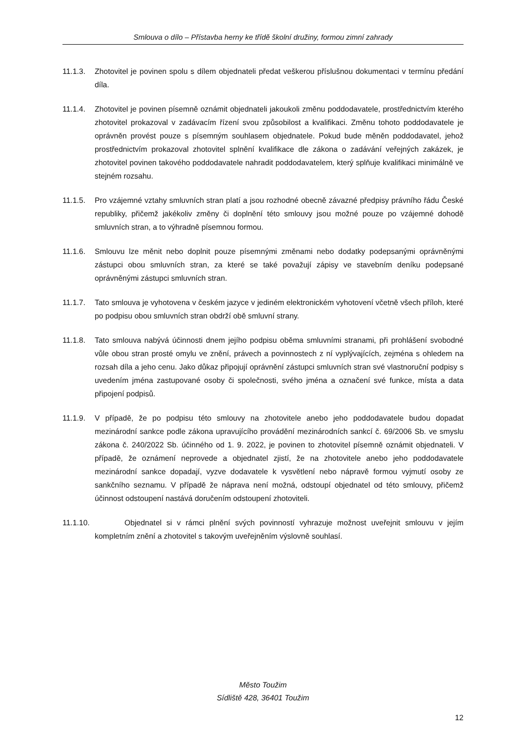Smlouva o dílo – Přístavba herny ke třídě školní družiny, formou zimní zahrady
11.1.3.
Zhotovitel je povinen spolu s dílem objednateli předat veškerou příslušnou dokumentaci v termínu předání díla.
11.1.4.
Zhotovitel je povinen písemně oznámit objednateli jakoukoli změnu poddodavatele, prostřednictvím kterého zhotovitel prokazoval v zadávacím řízení svou způsobilost a kvalifikaci. Změnu tohoto poddodavatele je oprávněn provést pouze s písemným souhlasem objednatele. Pokud bude měněn poddodavatel, jehož prostřednictvím prokazoval zhotovitel splnění kvalifikace dle zákona o zadávání veřejných zakázek, je zhotovitel povinen takového poddodavatele nahradit poddodavatelem, který splňuje kvalifikaci minimálně ve stejném rozsahu.
11.1.5.
Pro vzájemné vztahy smluvních stran platí a jsou rozhodné obecně závazné předpisy právního řádu České republiky, přičemž jakékoliv změny či doplnění této smlouvy jsou možné pouze po vzájemné dohodě smluvních stran, a to výhradně písemnou formou.
11.1.6.
Smlouvu lze měnit nebo doplnit pouze písemnými změnami nebo dodatky podepsanými oprávněnými zástupci obou smluvních stran, za které se také považují zápisy ve stavebním deníku podepsané oprávněnými zástupci smluvních stran.
11.1.7.
Tato smlouva je vyhotovena v českém jazyce v jediném elektronickém vyhotovení včetně všech příloh, které po podpisu obou smluvních stran obdrží obě smluvní strany.
11.1.8.
Tato smlouva nabývá účinnosti dnem jejího podpisu oběma smluvními stranami, při prohlášení svobodné vůle obou stran prosté omylu ve znění, právech a povinnostech z ní vyplývajících, zejména s ohledem na rozsah díla a jeho cenu. Jako důkaz připojují oprávnění zástupci smluvních stran své vlastnoruční podpisy s uvedením jména zastupované osoby či společnosti, svého jména a označení své funkce, místa a data připojení podpisů.
11.1.9.
V případě, že po podpisu této smlouvy na zhotovitele anebo jeho poddodavatele budou dopadat mezinárodní sankce podle zákona upravujícího provádění mezinárodních sankcí č. 69/2006 Sb. ve smyslu zákona č. 240/2022 Sb. účinného od 1. 9. 2022, je povinen to zhotovitel písemně oznámit objednateli. V případě, že oznámení neprovede a objednatel zjistí, že na zhotovitele anebo jeho poddodavatele mezinárodní sankce dopadají, vyzve dodavatele k vysvětlení nebo nápravě formou vyjmutí osoby ze sankčního seznamu. V případě že náprava není možná, odstoupí objednatel od této smlouvy, přičemž účinnost odstoupení nastává doručením odstoupení zhotoviteli.
11.1.10.
Objednatel si v rámci plnění svých povinností vyhrazuje možnost uveřejnit smlouvu v jejím kompletním znění a zhotovitel s takovým uveřejněním výslovně souhlasí.
Město Toužim
Sídliště 428, 36401 Toužim
12